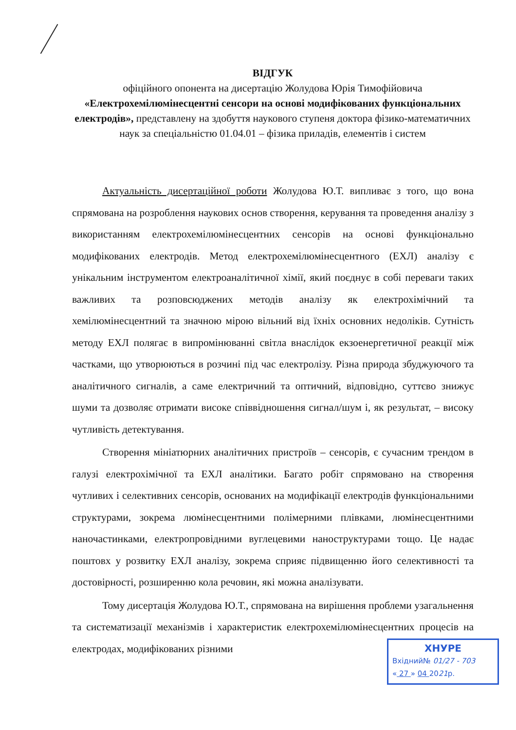ВІДГУК
офіційного опонента на дисертацію Жолудова Юрія Тимофійовича
«Електрохемілюмінесцентні сенсори на основі модифікованих функціональних електродів», представлену на здобуття наукового ступеня доктора фізико-математичних наук за спеціальністю 01.04.01 – фізика приладів, елементів і систем
Актуальність дисертаційної роботи Жолудова Ю.Т. випливає з того, що вона спрямована на розроблення наукових основ створення, керування та проведення аналізу з використанням електрохемілюмінесцентних сенсорів на основі функціонально модифікованих електродів. Метод електрохемілюмінесцентного (ЕХЛ) аналізу є унікальним інструментом електроаналітичної хімії, який поєднує в собі переваги таких важливих та розповсюджених методів аналізу як електрохімічний та хемілюмінесцентний та значною мірою вільний від їхніх основних недоліків. Сутність методу ЕХЛ полягає в випромінюванні світла внаслідок екзоенергетичної реакції між частками, що утворюються в розчині під час електролізу. Різна природа збуджуючого та аналітичного сигналів, а саме електричний та оптичний, відповідно, суттєво знижує шуми та дозволяє отримати високе співвідношення сигнал/шум і, як результат, – високу чутливість детектування.
Створення мініатюрних аналітичних пристроїв – сенсорів, є сучасним трендом в галузі електрохімічної та ЕХЛ аналітики. Багато робіт спрямовано на створення чутливих і селективних сенсорів, основаних на модифікації електродів функціональними структурами, зокрема люмінесцентними полімерними плівками, люмінесцентними наночастинками, електропровідними вуглецевими наноструктурами тощо. Це надає поштовх у розвитку ЕХЛ аналізу, зокрема сприяє підвищенню його селективності та достовірності, розширенню кола речовин, які можна аналізувати.
Тому дисертація Жолудова Ю.Т., спрямована на вирішення проблеми узагальнення та систематизації механізмів і характеристик електрохемілюмінесцентних процесів на електродах, модифікованих різними
ХНУРЕ
Вхідний№ 01/27 - 703
« 27 » 04 2021р.